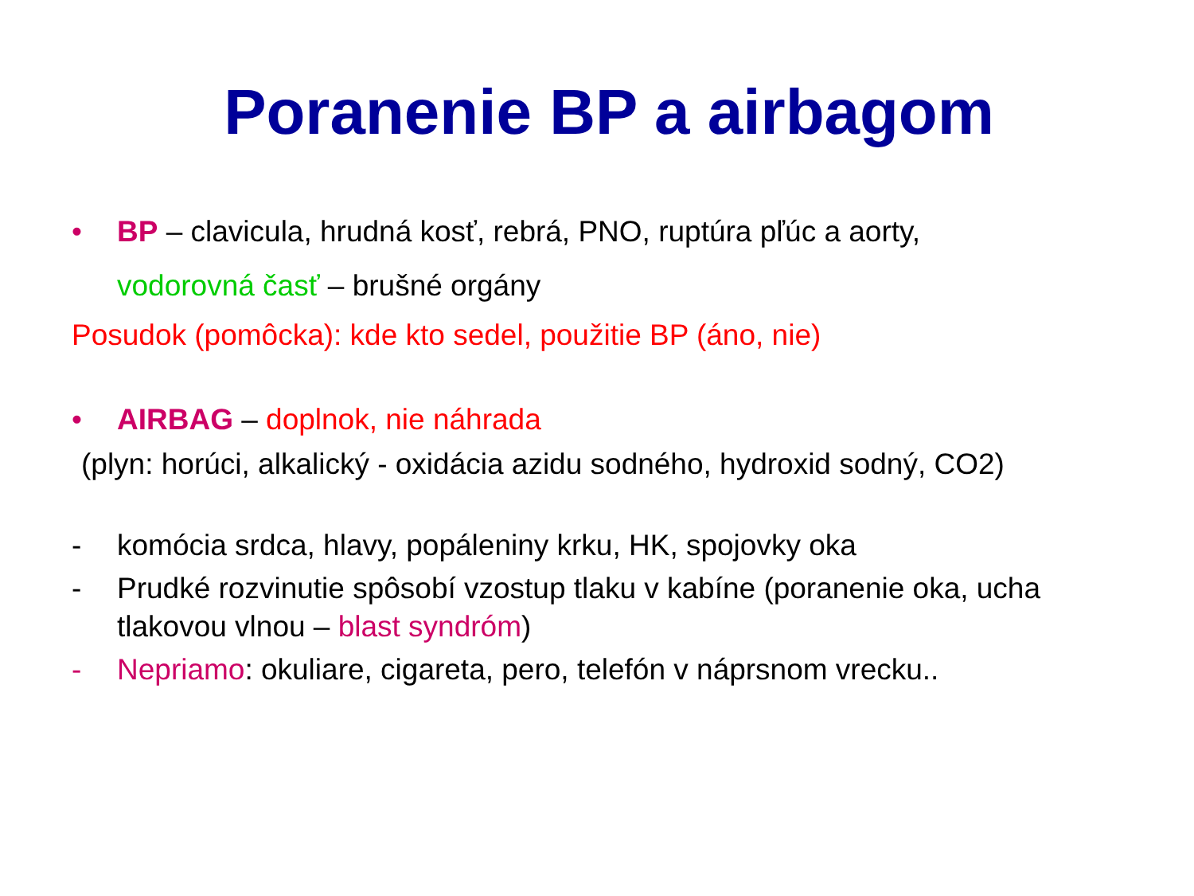Poranenie BP a airbagom
• BP – clavicula, hrudná kosť, rebrá, PNO, ruptúra pľúc a aorty,
vodorovná časť – brušné orgány
Posudok (pomôcka): kde kto sedel, použitie BP (áno, nie)
• AIRBAG – doplnok, nie náhrada
(plyn: horúci, alkalický - oxidácia azidu sodného, hydroxid sodný, CO2)
- komócia srdca, hlavy, popáleniny krku, HK, spojovky oka
- Prudké rozvinutie spôsobí vzostup tlaku v kabíne (poranenie oka, ucha tlakovou vlnou – blast syndróm)
- Nepriamo: okuliare, cigareta, pero, telefón v náprsnom vrecku..